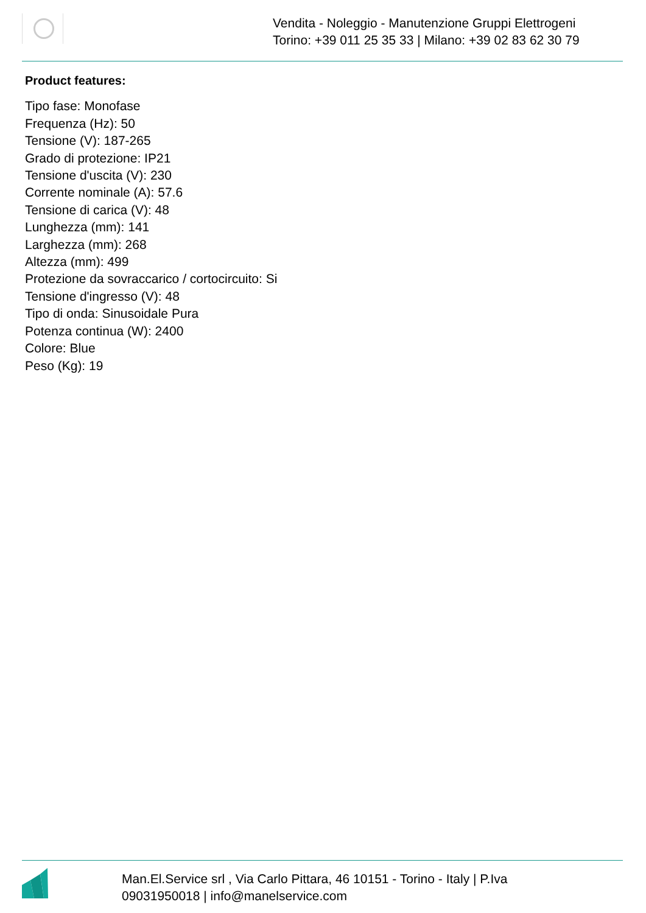Vendita - Noleggio - Manutenzione Gruppi Elettrogeni
Torino: +39 011 25 35 33 | Milano: +39 02 83 62 30 79
Product features:
Tipo fase: Monofase
Frequenza (Hz): 50
Tensione (V): 187-265
Grado di protezione: IP21
Tensione d'uscita (V): 230
Corrente nominale (A): 57.6
Tensione di carica (V): 48
Lunghezza (mm): 141
Larghezza (mm): 268
Altezza (mm): 499
Protezione da sovraccarico / cortocircuito: Si
Tensione d'ingresso (V): 48
Tipo di onda: Sinusoidale Pura
Potenza continua (W): 2400
Colore: Blue
Peso (Kg): 19
Man.El.Service srl , Via Carlo Pittara, 46 10151 - Torino - Italy | P.Iva
09031950018 | info@manelservice.com